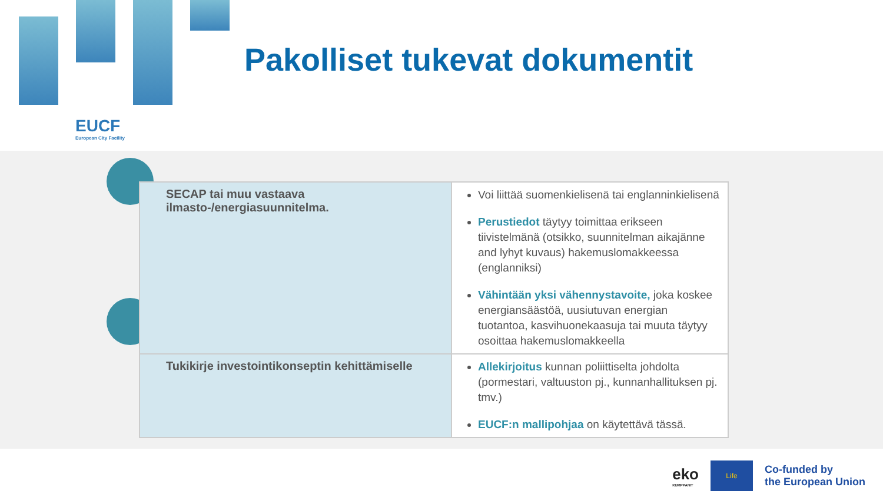EUCF
European City Facility
Pakolliset tukevat dokumentit
| SECAP tai muu vastaava ilmasto-/energiasuunnitelma. | Voi liittää suomenkielisenä tai englanninkielisenä Perustiedot täytyy toimittaa erikseen tiivistelmänä (otsikko, suunnitelman aikajänne and lyhyt kuvaus) hakemuslomakkeessa (englanniksi) Vähintään yksi vähennystavoite, joka koskee energiansäästöä, uusiutuvan energian tuotantoa, kasvihuonekaasuja tai muuta täytyy osoittaa hakemuslomakkeella |
| Tukikirje investointikonseptin kehittämiselle | Allekirjoitus kunnan poliittiselta johdolta (pormestari, valtuuston pj., kunnanhallituksen pj. tmv.) EUCF:n mallipohjaa on käytettävä tässä. |
eko
KUMPPANIT
Life
Co-funded by
the European Union